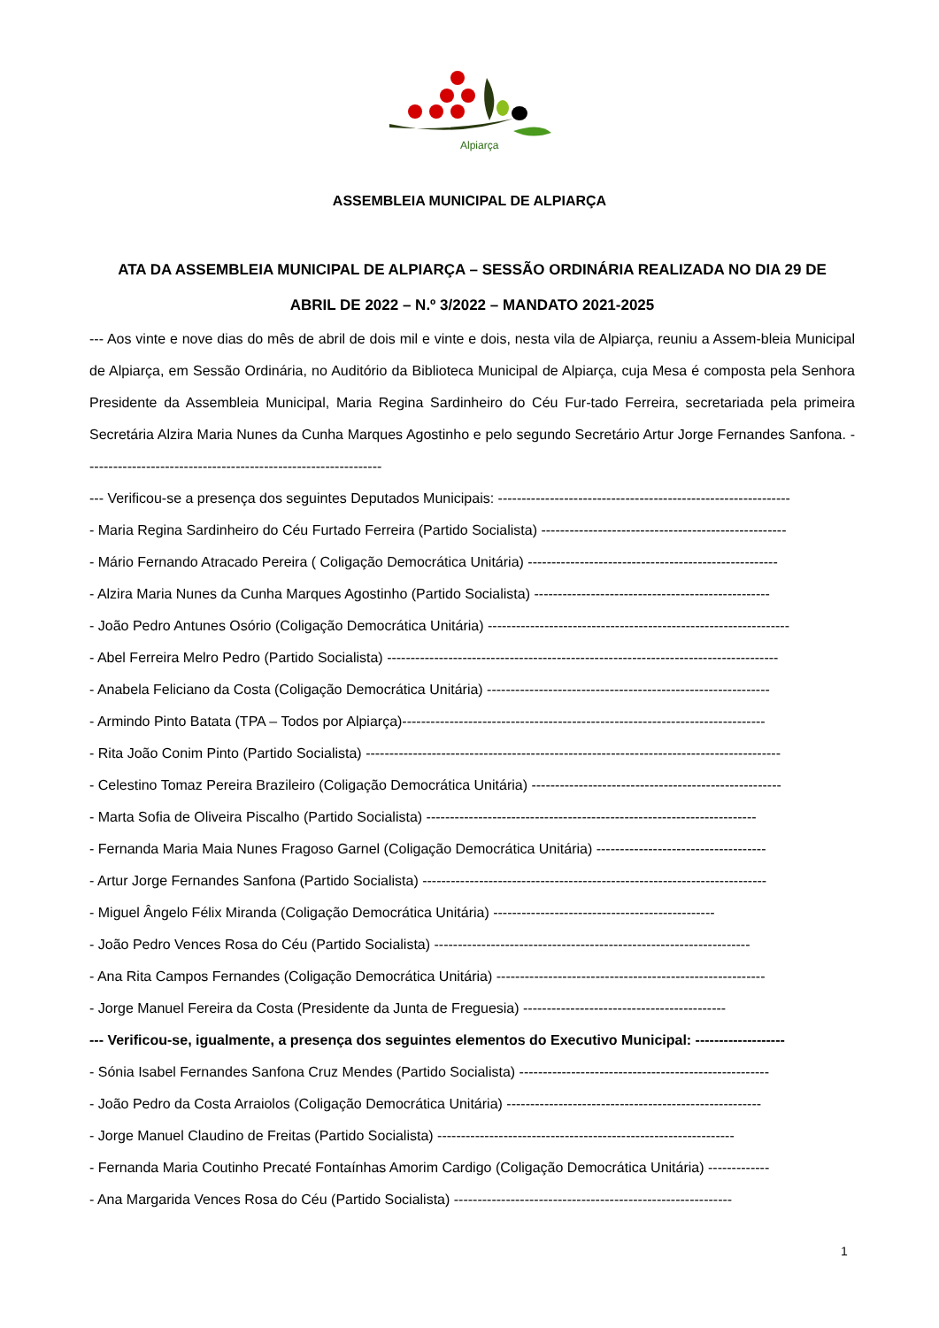Alpiarça
ASSEMBLEIA MUNICIPAL DE ALPIARÇA
ATA DA ASSEMBLEIA MUNICIPAL DE ALPIARÇA – SESSÃO ORDINÁRIA REALIZADA NO DIA 29 DE
ABRIL DE 2022 – N.º 3/2022 – MANDATO 2021-2025
--- Aos vinte e nove dias do mês de abril de dois mil e vinte e dois, nesta vila de Alpiarça, reuniu a Assem-bleia Municipal de Alpiarça, em Sessão Ordinária, no Auditório da Biblioteca Municipal de Alpiarça, cuja Mesa é composta pela Senhora Presidente da Assembleia Municipal, Maria Regina Sardinheiro do Céu Fur-tado Ferreira, secretariada pela primeira Secretária Alzira Maria Nunes da Cunha Marques Agostinho e pelo segundo Secretário Artur Jorge Fernandes Sanfona. ---------------------------------------------------------------
--- Verificou-se a presença dos seguintes Deputados Municipais: --------------------------------------------------------------
- Maria Regina Sardinheiro do Céu Furtado Ferreira (Partido Socialista) ----------------------------------------------------
- Mário Fernando Atracado Pereira ( Coligação Democrática Unitária) -----------------------------------------------------
- Alzira Maria Nunes da Cunha Marques Agostinho (Partido Socialista) --------------------------------------------------
- João Pedro Antunes Osório (Coligação Democrática Unitária) ----------------------------------------------------------------
- Abel Ferreira Melro Pedro (Partido Socialista) -----------------------------------------------------------------------------------
- Anabela Feliciano da Costa (Coligação Democrática Unitária) ------------------------------------------------------------
- Armindo Pinto Batata (TPA – Todos por Alpiarça)-----------------------------------------------------------------------------
- Rita João Conim Pinto (Partido Socialista) ----------------------------------------------------------------------------------------
- Celestino Tomaz Pereira Brazileiro (Coligação Democrática Unitária) -----------------------------------------------------
- Marta Sofia de Oliveira Piscalho (Partido Socialista) ----------------------------------------------------------------------
- Fernanda Maria Maia Nunes Fragoso Garnel (Coligação Democrática Unitária) ------------------------------------
- Artur Jorge Fernandes Sanfona (Partido Socialista) -------------------------------------------------------------------------
- Miguel Ângelo Félix Miranda (Coligação Democrática Unitária) -----------------------------------------------
- João Pedro Vences Rosa do Céu (Partido Socialista) -------------------------------------------------------------------
- Ana Rita Campos Fernandes (Coligação Democrática Unitária) ---------------------------------------------------------
- Jorge Manuel Fereira da Costa (Presidente da Junta de Freguesia) -------------------------------------------
--- Verificou-se, igualmente, a presença dos seguintes elementos do Executivo Municipal: -------------------
- Sónia Isabel Fernandes Sanfona Cruz Mendes (Partido Socialista) -----------------------------------------------------
- João Pedro da Costa Arraiolos (Coligação Democrática Unitária) ------------------------------------------------------
- Jorge Manuel Claudino de Freitas (Partido Socialista) ---------------------------------------------------------------
- Fernanda Maria Coutinho Precaté Fontaínhas Amorim Cardigo (Coligação Democrática Unitária) -------------
- Ana Margarida Vences Rosa do Céu (Partido Socialista) -----------------------------------------------------------
1